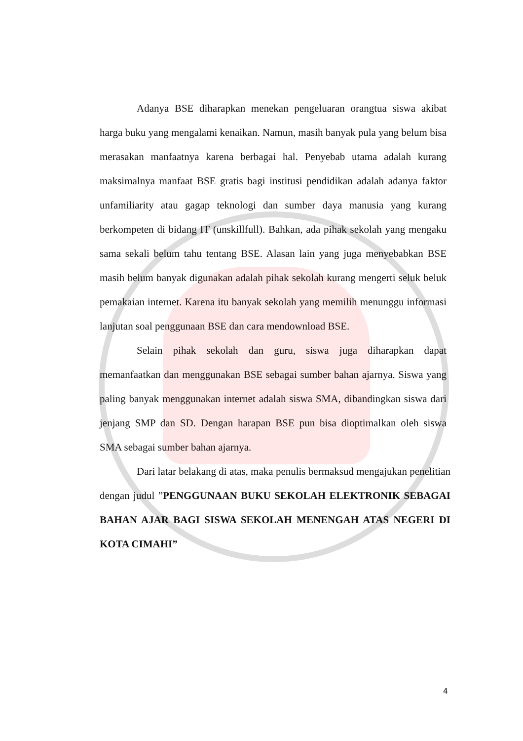Adanya BSE diharapkan menekan pengeluaran orangtua siswa akibat harga buku yang mengalami kenaikan. Namun, masih banyak pula yang belum bisa merasakan manfaatnya karena berbagai hal. Penyebab utama adalah kurang maksimalnya manfaat BSE gratis bagi institusi pendidikan adalah adanya faktor unfamiliarity atau gagap teknologi dan sumber daya manusia yang kurang berkompeten di bidang IT (unskillfull). Bahkan, ada pihak sekolah yang mengaku sama sekali belum tahu tentang BSE. Alasan lain yang juga menyebabkan BSE masih belum banyak digunakan adalah pihak sekolah kurang mengerti seluk beluk pemakaian internet. Karena itu banyak sekolah yang memilih menunggu informasi lanjutan soal penggunaan BSE dan cara mendownload BSE.
Selain pihak sekolah dan guru, siswa juga diharapkan dapat memanfaatkan dan menggunakan BSE sebagai sumber bahan ajarnya. Siswa yang paling banyak menggunakan internet adalah siswa SMA, dibandingkan siswa dari jenjang SMP dan SD. Dengan harapan BSE pun bisa dioptimalkan oleh siswa SMA sebagai sumber bahan ajarnya.
Dari latar belakang di atas, maka penulis bermaksud mengajukan penelitian dengan judul ”PENGGUNAAN BUKU SEKOLAH ELEKTRONIK SEBAGAI BAHAN AJAR BAGI SISWA SEKOLAH MENENGAH ATAS NEGERI DI KOTA CIMAHI”
4